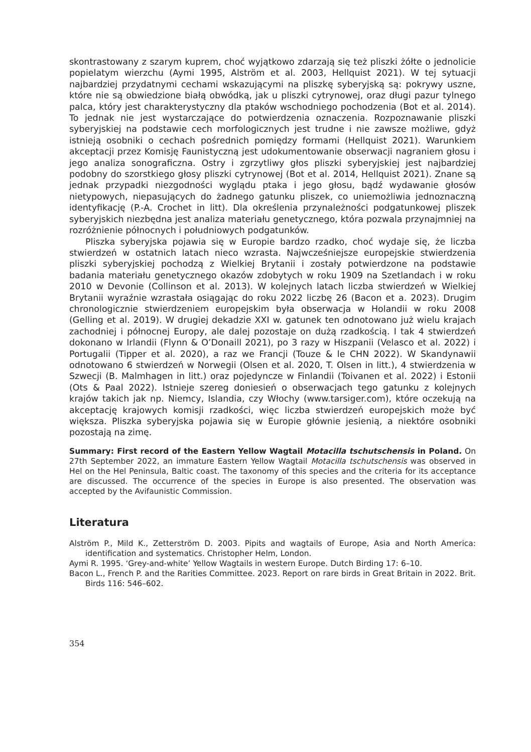skontrastowany z szarym kuprem, choć wyjątkowo zdarzają się też pliszki żółte o jednolicie popielatym wierzchu (Aymi 1995, Alström et al. 2003, Hellquist 2021). W tej sytuacji najbardziej przydatnymi cechami wskazującymi na pliszkę syberyjską są: pokrywy uszne, które nie są obwiedzione białą obwódką, jak u pliszki cytrynowej, oraz długi pazur tylnego palca, który jest charakterystyczny dla ptaków wschodniego pochodzenia (Bot et al. 2014). To jednak nie jest wystarczające do potwierdzenia oznaczenia. Rozpoznawanie pliszki syberyjskiej na podstawie cech morfologicznych jest trudne i nie zawsze możliwe, gdyż istnieją osobniki o cechach pośrednich pomiędzy formami (Hellquist 2021). Warunkiem akceptacji przez Komisję Faunistyczną jest udokumentowanie obserwacji nagraniem głosu i jego analiza sonograficzna. Ostry i zgrzytliwy głos pliszki syberyjskiej jest najbardziej podobny do szorstkiego głosy pliszki cytrynowej (Bot et al. 2014, Hellquist 2021). Znane są jednak przypadki niezgodności wyglądu ptaka i jego głosu, bądź wydawanie głosów nietypowych, niepasujących do żadnego gatunku pliszek, co uniemożliwia jednoznaczną identyfikację (P.-A. Crochet in litt). Dla określenia przynależności podgatunkowej pliszek syberyjskich niezbędna jest analiza materiału genetycznego, która pozwala przynajmniej na rozróżnienie północnych i południowych podgatunków.
Pliszka syberyjska pojawia się w Europie bardzo rzadko, choć wydaje się, że liczba stwierdzeń w ostatnich latach nieco wzrasta. Najwcześniejsze europejskie stwierdzenia pliszki syberyjskiej pochodzą z Wielkiej Brytanii i zostały potwierdzone na podstawie badania materiału genetycznego okazów zdobytych w roku 1909 na Szetlandach i w roku 2010 w Devonie (Collinson et al. 2013). W kolejnych latach liczba stwierdzeń w Wielkiej Brytanii wyraźnie wzrastała osiągając do roku 2022 liczbę 26 (Bacon et a. 2023). Drugim chronologicznie stwierdzeniem europejskim była obserwacja w Holandii w roku 2008 (Gelling et al. 2019). W drugiej dekadzie XXI w. gatunek ten odnotowano już wielu krajach zachodniej i północnej Europy, ale dalej pozostaje on dużą rzadkością. I tak 4 stwierdzeń dokonano w Irlandii (Flynn & O’Donaill 2021), po 3 razy w Hiszpanii (Velasco et al. 2022) i Portugalii (Tipper et al. 2020), a raz we Francji (Touze & le CHN 2022). W Skandynawii odnotowano 6 stwierdzeń w Norwegii (Olsen et al. 2020, T. Olsen in litt.), 4 stwierdzenia w Szwecji (B. Malmhagen in litt.) oraz pojedyncze w Finlandii (Toivanen et al. 2022) i Estonii (Ots & Paal 2022). Istnieje szereg doniesień o obserwacjach tego gatunku z kolejnych krajów takich jak np. Niemcy, Islandia, czy Włochy (www.tarsiger.com), które oczekują na akceptację krajowych komisji rzadkości, więc liczba stwierdzeń europejskich może być większa. Pliszka syberyjska pojawia się w Europie głównie jesienią, a niektóre osobniki pozostają na zimę.
Summary: First record of the Eastern Yellow Wagtail Motacilla tschutschensis in Poland. On 27th September 2022, an immature Eastern Yellow Wagtail Motacilla tschutschensis was observed in Hel on the Hel Peninsula, Baltic coast. The taxonomy of this species and the criteria for its acceptance are discussed. The occurrence of the species in Europe is also presented. The observation was accepted by the Avifaunistic Commission.
Literatura
Alström P., Mild K., Zetterström D. 2003. Pipits and wagtails of Europe, Asia and North America: identification and systematics. Christopher Helm, London.
Aymi R. 1995. ‘Grey-and-white’ Yellow Wagtails in western Europe. Dutch Birding 17: 6–10.
Bacon L., French P. and the Rarities Committee. 2023. Report on rare birds in Great Britain in 2022. Brit. Birds 116: 546–602.
354